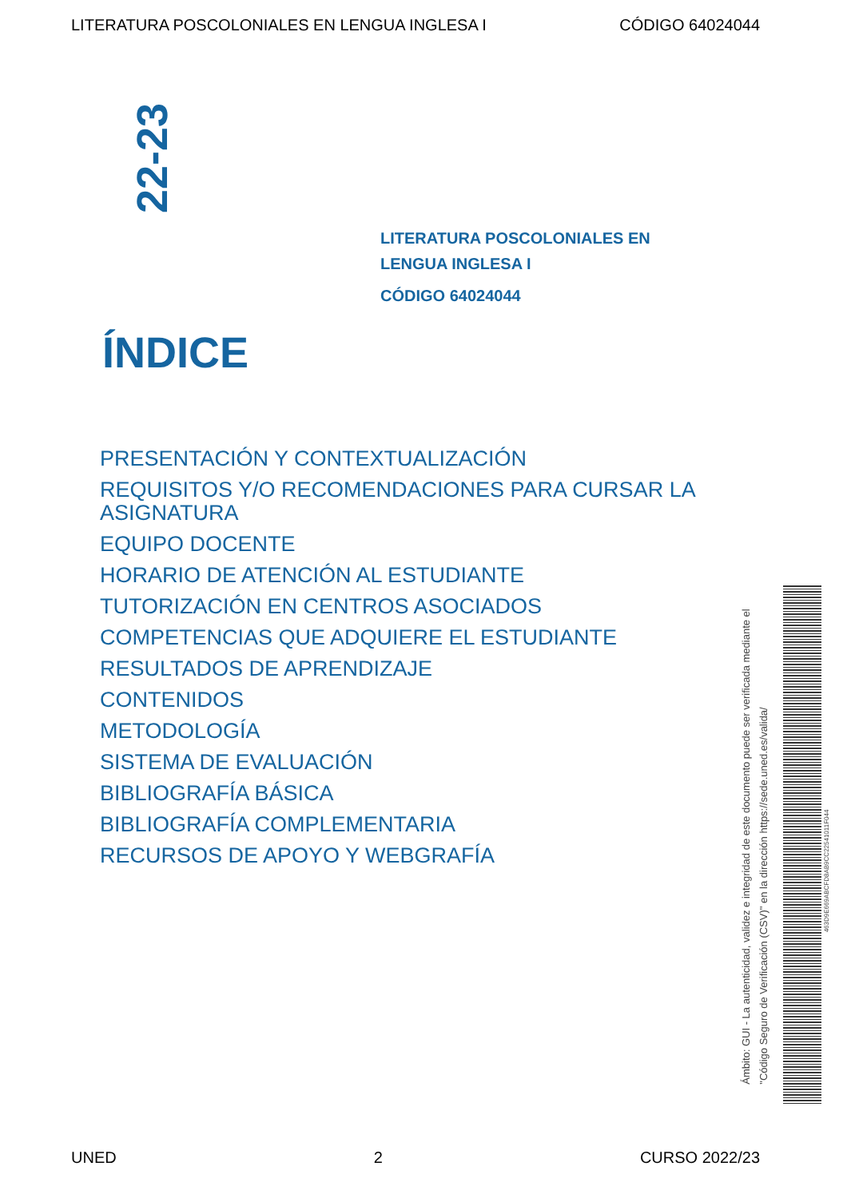LITERATURA POSCOLONIALES EN LENGUA INGLESA I CÓDIGO 64024044
22-23
LITERATURA POSCOLONIALES EN
LENGUA INGLESA I
CÓDIGO 64024044
ÍNDICE
PRESENTACIÓN Y CONTEXTUALIZACIÓN
REQUISITOS Y/O RECOMENDACIONES PARA CURSAR LA ASIGNATURA
EQUIPO DOCENTE
HORARIO DE ATENCIÓN AL ESTUDIANTE
TUTORIZACIÓN EN CENTROS ASOCIADOS
COMPETENCIAS QUE ADQUIERE EL ESTUDIANTE
RESULTADOS DE APRENDIZAJE
CONTENIDOS
METODOLOGÍA
SISTEMA DE EVALUACIÓN
BIBLIOGRAFÍA BÁSICA
BIBLIOGRAFÍA COMPLEMENTARIA
RECURSOS DE APOYO Y WEBGRAFÍA
Ámbito: GUI - La autenticidad, validez e integridad de este documento puede ser verificada mediante el
"Código Seguro de Verificación (CSV)" en la dirección https://sede.uned.es/valida/
463D9E669ABCFD8AB9CC22541011F044
UNED 2 CURSO 2022/23